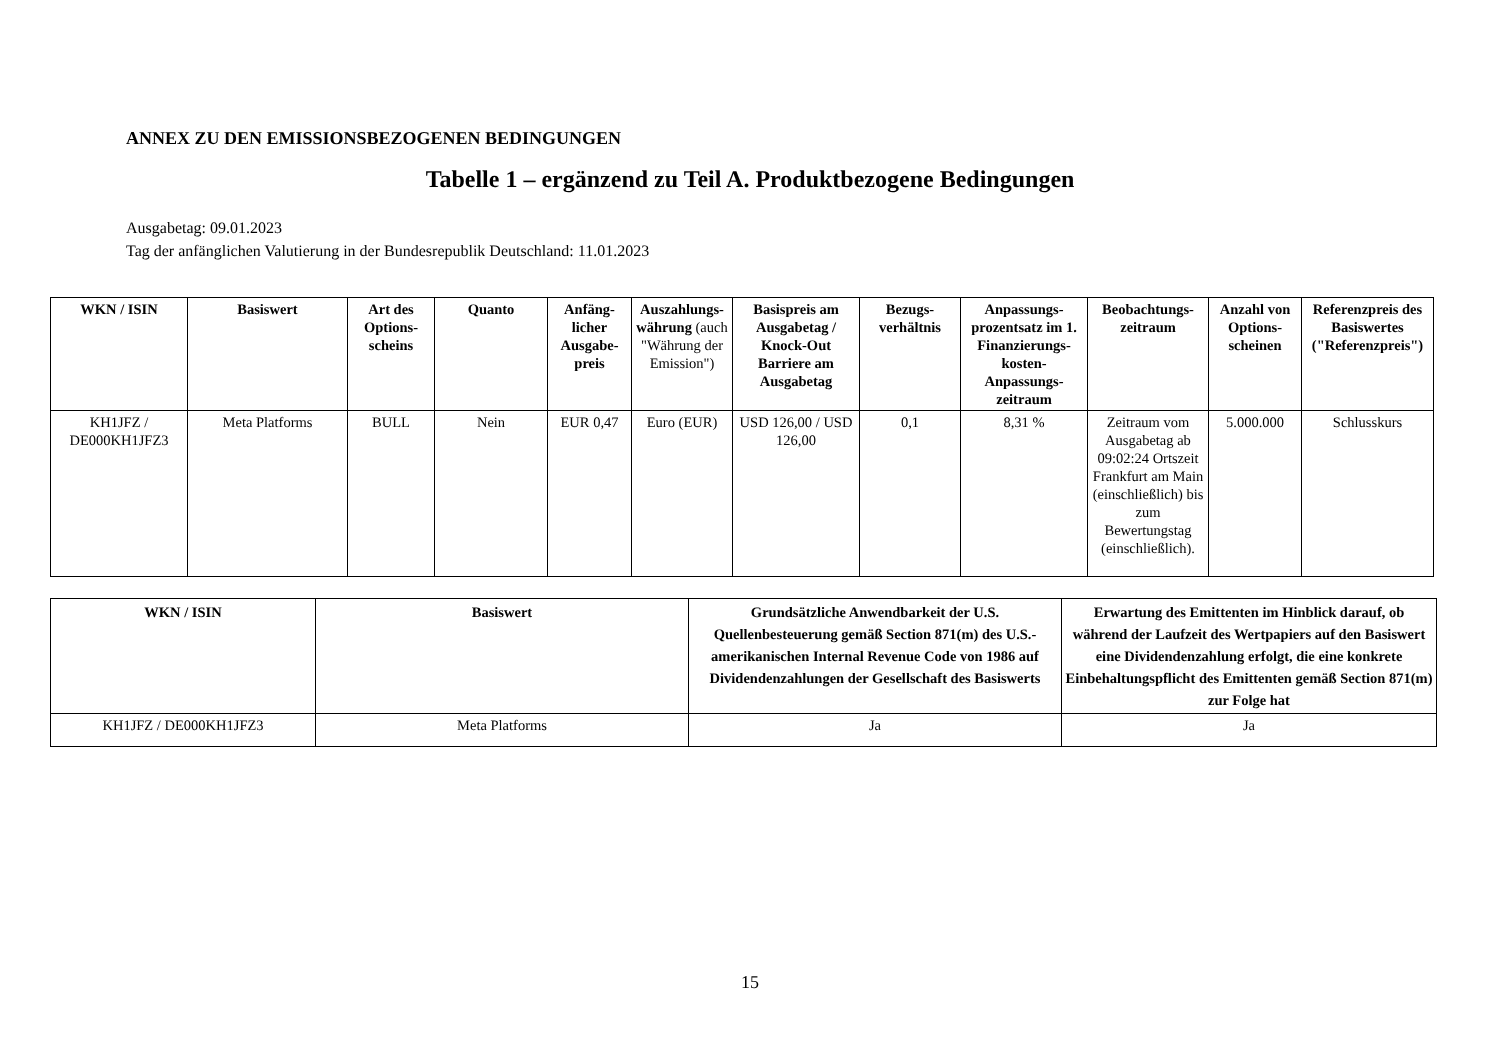ANNEX ZU DEN EMISSIONSBEZOGENEN BEDINGUNGEN
Tabelle 1 – ergänzend zu Teil A. Produktbezogene Bedingungen
Ausgabetag: 09.01.2023
Tag der anfänglichen Valutierung in der Bundesrepublik Deutschland: 11.01.2023
| WKN / ISIN | Basiswert | Art des Options-scheins | Quanto | Anfäng-licher Ausgabe-preis | Auszahlungs-währung (auch "Währung der Emission") | Basispreis am Ausgabetag / Knock-Out Barriere am Ausgabetag | Bezugs-verhältnis | Anpassungs-prozentsatz im 1. Finanzierungs-kosten-Anpassungs-zeitraum | Beobachtungs-zeitraum | Anzahl von Options-scheinen | Referenzpreis des Basiswertes ("Referenzpreis") |
| --- | --- | --- | --- | --- | --- | --- | --- | --- | --- | --- | --- |
| KH1JFZ / DE000KH1JFZ3 | Meta Platforms | BULL | Nein | EUR 0,47 | Euro (EUR) | USD 126,00 / USD 126,00 | 0,1 | 8,31 % | Zeitraum vom Ausgabetag ab 09:02:24 Ortszeit Frankfurt am Main (einschließlich) bis zum Bewertungstag (einschließlich). | 5.000.000 | Schlusskurs |
| WKN / ISIN | Basiswert | Grundsätzliche Anwendbarkeit der U.S. Quellenbesteuerung gemäß Section 871(m) des U.S.-amerikanischen Internal Revenue Code von 1986 auf Dividendenzahlungen der Gesellschaft des Basiswerts | Erwartung des Emittenten im Hinblick darauf, ob während der Laufzeit des Wertpapiers auf den Basiswert eine Dividendenzahlung erfolgt, die eine konkrete Einbehaltungspflicht des Emittenten gemäß Section 871(m) zur Folge hat |
| --- | --- | --- | --- |
| KH1JFZ / DE000KH1JFZ3 | Meta Platforms | Ja | Ja |
15